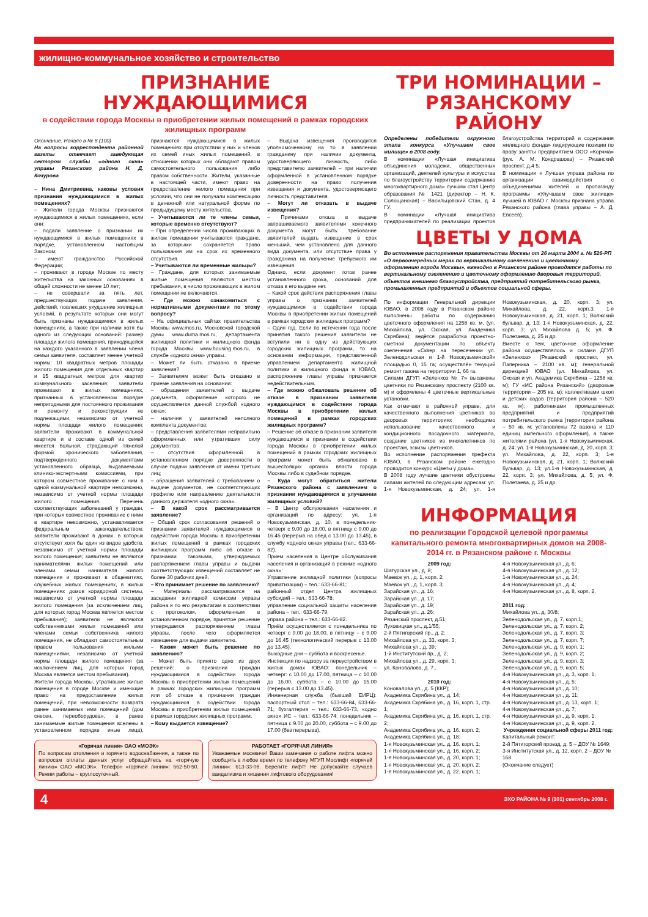жилищно-коммунальное хозяйство и строительство
ПРИЗНАНИЕ
НУЖДАЮЩИМИСЯ
в содействии города Москвы в приобретении жилых помещений в рамках городских жилищных программ
Окончание. Начало в № 8 (100)
На вопросы корреспондента районной газеты отвечает заведующая сектором службы «одного окна» управы Рязанского района Н. Д. Кочурова
– Нина Дмитриевна, каковы условия признания нуждающимися в жилых помещениях?
– Жители города Москвы признаются нуждающимися в жилых помещениях, если они:
– подали заявление о признании их нуждающимися в жилых помещениях в порядке, установленном настоящим Законом;
– имеют гражданство Российской Федерации;
– проживают в городе Москве по месту жительства на законных основаниях в общей сложности не менее 10 лет;
– не совершали за пять лет, предшествующих подаче заявления, действий, повлекших ухудшение жилищных условий, в результате которых они могут быть признаны нуждающимися в жилых помещениях, а также при наличии хотя бы одного из следующих оснований: размер площади жилого помещения, приходящейся на каждого указанного в заявлении члена семьи заявителя, составляет менее учетной нормы: 10 квадратных метров площади жилого помещения для отдельных квартир и 15 квадратных метров для квартир коммунального заселения; заявители проживают в жилых помещениях, признанных в установленном порядке непригодными для постоянного проживания и ремонту и реконструкции не подлежащими, независимо от учетной нормы площади жилого помещения; заявители проживают в коммунальной квартире и в составе одной из семей имеется больной, страдающий тяжелой формой хронического заболевания, подтвержденного документами установленного образца, выдаваемыми клинико-экспертными комиссиями, при котором совместное проживание с ним в одной коммунальной квартире невозможно, независимо от учетной нормы площади жилого помещения. Перечень соответствующих заболеваний у граждан, при которых совместное проживание с ними в квартире невозможно, устанавливается федеральным законодательством; заявители проживают в домах, в которых отсутствует хотя бы один из видов удобств, независимо от учетной нормы площади жилого помещения; заявители не являются нанимателями жилых помещений или членами семьи нанимателя жилого помещения и проживают в общежитиях, служебных жилых помещениях, в жилых помещениях домов коридорной системы, независимо от учетной нормы площади жилого помещения (за исключением лиц, для которых город Москва является местом пребывания); заявители не являются собственниками жилых помещений или членами семьи собственника жилого помещения, не обладают самостоятельным правом пользования жилыми помещениями, независимо от учетной нормы площади жилого помещения (за исключением лиц, для которых город Москва является местом пребывания).
Жители города Москвы, утратившие жилые помещения в городе Москве и имеющие право на предоставление жилых помещений, при невозможности возврата ранее занимаемых ими помещений (дом снесен, переоборудован, в ранее занимаемые жилые помещения вселены в установленном порядке иные лица), признаются нуждающимися в жилых помещениях при отсутствии у них и членов их семей иных жилых помещений, в отношении которых они обладают правом самостоятельного пользования либо правом собственности. Жители, указанные в настоящей части, имеют право на предоставление жилого помещения при условии, что они не получали компенсацию в денежной или натуральной форме по предыдущему месту жительства.
– Учитываются ли те члены семьи, которые временно отсутствуют?
– При определении числа проживающих в жилом помещении учитываются граждане, за которыми сохраняется право пользования им на срок их временного отсутствия.
– Учитываются ли временные жильцы?
– Граждане, для которых занимаемые жилые помещения являются местом пребывания, в число проживающих в жилом помещении не включаются.
– Где можно ознакомиться с нормативными документами по этому вопросу?
– На официальных сайтах правительства Москвы www.mos.ru, Московской городской думы www.duma.mos.ru, департамента жилищной политики и жилищного фонда города Москвы www.housing.mos.ru, в службе «одного окна» управы.
– Может ли быть отказано в приеме заявления?
– Заявителям может быть отказано в приеме заявления на основании:
– обращения заявителей о выдаче документа, оформление которого не осуществляется данной службой «одного окна»;
– наличия у заявителей неполного комплекта документов;
– представления заявителями неправильно оформленных или утративших силу документов;
– отсутствия оформленной в установленном порядке доверенности в случае подачи заявления от имени третьих лиц;
– обращения заявителей с требованием о выдаче документов, не соответствующих профилю или направлению деятельности данного держателя «одного окна».
– В какой срок рассматривается заявление?
– Общий срок согласования решений о признании заявителей нуждающимися в содействии города Москвы в приобретении жилых помещений в рамках городских жилищных программ либо об отказе в признании таковыми, утверждаемых распоряжением главы управы и выдачи соответствующих извещений составляет не более 30 рабочих дней.
– Кто принимает решение по заявлению?
– Материалы рассматриваются на заседании жилищной комиссии управы района и по его результатам в соответствии с протоколом, оформленным в установленном порядке, принятое решение утверждается распоряжением главы управы, после чего оформляется извещение для выдачи заявителю.
– Каким может быть решение по заявлению?
– Может быть принято одно из двух решений: о признании граждан нуждающимися в содействии города Москвы в приобретении жилых помещений в рамках городских жилищных программ или об отказе в признании граждан нуждающимися в содействии города Москвы в приобретении жилых помещений в рамках городских жилищных программ.
– Кому выдается извещение?
– Выдача извещения производится уполномоченному на то в заявлении гражданину при наличии документа, удостоверяющего личность, либо представителю заявителей – при наличии оформленной в установленном порядке доверенности на право получения извещения и документа, удостоверяющего личность представителя.
– Могут ли отказать в выдаче извещения?
– Причинами отказа в выдаче запрашиваемого заявителями конечного документа могут быть: требование заявителей выдать извещение в срок меньший, чем установлено для данного вида документа, или отсутствие права у гражданина на получение требуемого им извещения.
Однако, если документ готов ранее установленного срока, оснований для отказа в его выдаче нет.
– Какой срок действия распоряжения главы управы о признании заявителей нуждающимися в содействии города Москвы в приобретении жилых помещений в рамках городских жилищных программ?
– Один год. Если по истечении года после принятия такого решения заявители не вступили ни в одну из действующих городских жилищных программ, то на основании информации, представленной управлением департамента жилищной политики и жилищного фонда в ЮВАО, распоряжение главы управы признается недействительным.
– Где можно обжаловать решение об отказе в признании заявителя нуждающимся в содействии города Москвы в приобретении жилых помещений в рамках городских жилищных программ?
– Решение об отказе в признании заявителя нуждающимся в признании в содействии города Москвы в приобретении жилых помещений в рамках городских жилищных программ может быть обжаловано в вышестоящих органах власти города Москвы либо в судебном порядке.
– Куда могут обратиться жители Рязанского района с заявлением о признании нуждающимися в улучшении жилищных условий?
– В Центр обслуживания населения и организаций по адресу: ул. 1-я Новокузьминская, д. 10, в понедельник-четверг с 9.00 до 18.00, в пятницу с 9.00 до 16.45 (перерыв на обед с 13.00 до 13.45), в службу «одного окна» управы (тел.: 633-66-82).
Прием населения в Центре обслуживания населения и организаций в режиме «одного окна»:
Управление жилищной политики (вопросы приватизации) – тел.: 633-66-81;
районный отдел Центра жилищных субсидий – тел.: 633-66-78;
управление социальной защиты населения района – тел.: 633-66-79;
управа района – тел.: 633-66-82.
Приём осуществляется с понедельника по четверг с 9.00 до 18.00, в пятницу – с 9.00 до 16.45 (технологический перерыв с 13.00 до 13.45).
Выходные дни – суббота и воскресенье.
Инспекция по надзору за переустройством в жилых домах ЮВАО: понедельник – четверг: с 10.00 до 17.00, пятница – с 10.00 до 16.00, суббота – с 10.00 до 15.00 (перерыв с 13.00 до 13.45).
Инженерная служба (бывший ЕИРЦ): паспортный стол – тел.: 633-66-84, 633-66-71; бухгалтерия – тел.: 633-66-73, «одно окно» ИС – тел.: 633-66-74: понедельник – пятница с 9.00 до 20.00, суббота – с 9.00 до 17.00 (без перерыва).
«Горячая линия» ОАО «МОЭК»
По вопросам отопления и горячего водоснабжения, а также по вопросам оплаты данных услуг обращайтесь на «горячую линию» ОАО «МОЭК». Телефон «горячей линии»: 662-50-50. Режим работы – круглосуточный.
РАБОТАЕТ «ГОРЯЧАЯ ЛИНИЯ»
Уважаемые москвичи! Ваши замечания о работе лифта можно сообщить в любое время по телефону МГУП Мослифт «горячей линии»: 613-33-08. Берегите лифт! Не допускайте случаев вандализма и хищения лифтового оборудования!
ТРИ НОМИНАЦИИ – РЯЗАНСКОМУ РАЙОНУ
Определены победители окружного этапа конкурса «Улучшаем свое жилище» в 2008 году.
В номинации «Лучшая инициатива объединения молодежи, общественных организаций, деятелей культуры и искусства по благоустройству территории содержанию многоквартирного дома» лучшим стал Центр образования № 1421 (директор – Н. К. Солощанская) – Васильцовский Стан, д. 4 ГУ.
В номинации «Лучшая инициатива предпринимателей по реализации проектов благоустройства территорий и содержания жилищного фонда» лидирующие позиции по праву заняты предприятием ООО «Корчма» (рук. А. М. Кондрашова) – Рязанский проспект, д.4 5.
В номинации « Лучшая управа района по организации взаимодействия с объединениями жителей и пропаганду программы «Улучшаем свое жилище» лучшей в ЮВАО г. Москвы признана управа Рязанского района (глава управы – А. Д. Евсеев).
ЦВЕТЫ У ДОМА
Во исполнение распоряжения правительства Москвы от 26 марта 2004 г. № 526-РП «О первоочередных мерах по вертикальному озеленению и цветочному оформлению города Москвы», ежегодно в Рязанском районе проводятся работы по вертикальному озеленению и цветочному оформлению дворовых территорий, объектов внешнего благоустройства, предприятий потребительского рынка, промышленных предприятий и объектов социальной сферы.
По информации Генеральной дирекции ЮВАО, в 2008 году в Рязанском районе выполнены работы по содержанию цветочного оформления на 1258 кв. м. (ул. Михайлова, ул. Окская, ул. Академика Скрябина); ведётся разработка проектно-сметной документации по объекту озеленения «Сквер на пересечении ул. Зеленодольская и 1-й Новокузьминской» площадью 0, 15 га; осуществлён текущий ремонт газона на территории 1, 66 га.
Силами ДГУП «Зеленхоз № 7» высажены цветники по Рязанскому проспекту (2100 кв. м) и оформлены 4 цветочные вертикальные установки.
Как отмечают в районной управе, для качественного выполнения цветников во дворовых территориях необходимо использование качественного и кондиционного посадочного материала, создание цветников из многолетников по проектам, эскизы цветников.
Во исполнение распоряжения префекта ЮВАО, в Рязанском районе ежегодно проводится конкурс «Цветы у дома».
В 2008 году лучшие цветники обустроены силами жителей по следующим адресам: ул. 1-я Новокузьминская, д. 24; ул. 1-я Новокузьминская, д. 20, корп. 3; ул. Михайлова, д. 22, корп.3; 1-я Новокузьминская, д. 21, корп. 1; Волжский бульвар, д. 13; 1-я Новокузьминская, д. 22, корп. 3; ул. Михайлова д. 5; ул. Ф. Полетаева, д. 25 и др.
Вместе с тем, цветочное оформление района осуществлялось и силами ДГУП «Зеленхоз» (Рязанский проспект, ул. Паперника – 2100 кв. м); генеральной дирекцией ЮВАО (ул. Михайлова, ул. Окская и ул. Академика Скрябина – 1258 кв. м); ГУ «ИС района Рязанский» (дворовые территории – 205 кв. м); коллективами школ и детских садов (территория района – 520 кв. м); работниками промышленных предприятий и предприятий потребительского рынка (территория района – 50 кв. м; установлены 72 вазона и 110 единиц ампельного оформления), а также жителями района (ул. 1-я Новокузьминская, д. 24; ул. 1-я Новокузьминская, д. 20, корп. 3; ул. Михайлова, д. 22, корп. 3; 1-я Новокузьминская, д. 21, корп. 1; Волжский бульвар, д. 13; ул.1-я Новокузьминская, д. 22, корп. 3; ул. Михайлова, д. 5; ул. Ф. Полетаева, д. 25 и др.
ИНФОРМАЦИЯ
по реализации Городской целевой программы капитального ремонта многоквартирных домов на 2008-2014 гг. в Рязанском районе г. Москвы
2009 год:
Шатурская ул., д. 8;
Маевок ул., д. 1, корп. 2;
Маевок ул., д. 1, корп. 3;
Зарайская ул., д. 16;
Зарайская ул., д. 17;
Зарайская ул., д. 19;
Зарайская ул., д. 26;
Рязанский проспект, д.51;
Луховицкая ул., д.1/55;
2-й Пятигорский пр., д. 2;
Михайлова ул., д. 33, корп. 3;
Михайлова ул., д. 39;
1-й Институтский пр., д. 2;
Михайлова ул., д. 29, корп. 3;
ул. Коновалова, д. 7..
2010 год:
Коновалова ул., д. 5 (ККР);
Академика Скрябина ул., д. 14;
Академика Скрябина ул., д. 16, корп. 1, стр. 1;
Академика Скрябина ул., д. 16, корп. 1, стр. 2;
Академика Скрябина ул., д. 16, корп. 2;
Академика Скрябина ул., д. 18;
1-я Новокузьминская ул., д. 16, корп. 1;
1-я Новокузьминская ул., д. 16, корп. 2;
1-я Новокузьминская ул., д. 20, корп. 1;
1-я Новокузьминская ул., д. 20, корп. 2;
1-я Новокузьминская ул., д. 22, корп. 1;
4-я Новокузьминская ул., д. 6;
4-я Новокузьминская ул., д. 12;
1-я Новокузьминская ул., д. 24;
4-я Новокузьминская ул., д. 4;
4-я Новокузьминская ул., д. 8, корп. 2.
2011 год:
Михайлова ул., д. 30/8;
Зеленодольская ул., д. 7, корп.1;
Зеленодольская ул., д. 7, корп. 2;
Зеленодольская ул., д. 7, корп. 3;
Зеленодольская ул., д. 7, корп. 7;
Зеленодольская ул., д. 9, корп. 1;
Зеленодольская ул., д. 9, корп. 2;
Зеленодольская ул., д. 9, корп. 3;
Зеленодольская ул., д. 9, корп. 5;
4-я Новокузьминская ул., д. 3, корп. 1;
4-я Новокузьминская ул., д. 5;
4-я Новокузьминская ул., д. 10;
4-я Новокузьминская ул., д. 11;
4-я Новокузьминская ул., д. 13, корп. 1;
4-я Новокузьминская ул., д. 7;
4-я Новокузьминская ул., д. 9, корп. 1;
4-я Новокузьминская ул., д. 9, корп. 2.
Учреждения социальной сферы 2011 год:
Капитальный ремонт:
2-й Пятигорский проезд, д. 5 – ДОУ № 1649;
3-я Институтская ул., д. 12, корп. 2 – ДОУ № 168.
(Окончание следует)
4 ЭХО РАЙОНА № 9 (101) сентябрь 2008 г.